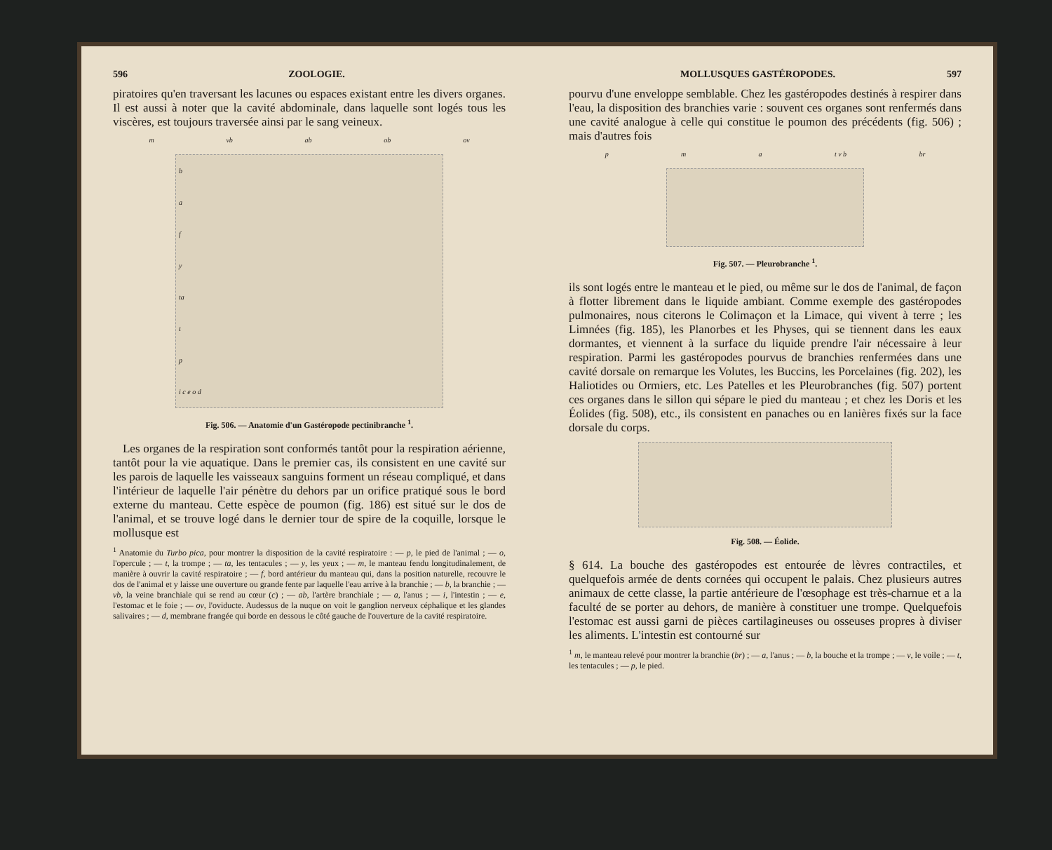596 ZOOLOGIE.
piratoires qu'en traversant les lacunes ou espaces existant entre les divers organes. Il est aussi à noter que la cavité abdominale, dans laquelle sont logés tous les viscères, est toujours traversée ainsi par le sang veineux.
m vb ab ob ov
bafy
ta
t
p
i c e o d
Fig. 506. — Anatomie d'un Gastéropode pectinibranche <sup>1</sup>.
Les organes de la respiration sont conformés tantôt pour la respiration aérienne, tantôt pour la vie aquatique. Dans le premier cas, ils consistent en une cavité sur les parois de laquelle les vaisseaux sanguins forment un réseau compliqué, et dans l'intérieur de laquelle l'air pénètre du dehors par un orifice pratiqué sous le bord externe du manteau. Cette espèce de poumon (fig. 186) est situé sur le dos de l'animal, et se trouve logé dans le dernier tour de spire de la coquille, lorsque le mollusque est
<sup>1</sup> Anatomie du Turbo pica, pour montrer la disposition de la cavité respiratoire : — p, le pied de l'animal ; — o, l'opercule ; — t, la trompe ; — ta, les tentacules ; — y, les yeux ; — m, le manteau fendu longitudinalement, de manière à ouvrir la cavité respiratoire ; — f, bord antérieur du manteau qui, dans la position naturelle, recouvre le dos de l'animal et y laisse une ouverture ou grande fente par laquelle l'eau arrive à la branchie ; — b, la branchie ; — vb, la veine branchiale qui se rend au cœur (c) ; — ab, l'artère branchiale ; — a, l'anus ; — i, l'intestin ; — e, l'estomac et le foie ; — ov, l'oviducte. Audessus de la nuque on voit le ganglion nerveux céphalique et les glandes salivaires ; — d, membrane frangée qui borde en dessous le côté gauche de l'ouverture de la cavité respiratoire.
MOLLUSQUES GASTÉROPODES. 597
pourvu d'une enveloppe semblable. Chez les gastéropodes destinés à respirer dans l'eau, la disposition des branchies varie : souvent ces organes sont renfermés dans une cavité analogue à celle qui constitue le poumon des précédents (fig. 506) ; mais d'autres fois
pma t v b br
Fig. 507. — Pleurobranche <sup>1</sup>.
ils sont logés entre le manteau et le pied, ou même sur le dos de l'animal, de façon à flotter librement dans le liquide ambiant. Comme exemple des gastéropodes pulmonaires, nous citerons le Colimaçon et la Limace, qui vivent à terre ; les Limnées (fig. 185), les Planorbes et les Physes, qui se tiennent dans les eaux dormantes, et viennent à la surface du liquide prendre l'air nécessaire à leur respiration. Parmi les gastéropodes pourvus de branchies renfermées dans une cavité dorsale on remarque les Volutes, les Buccins, les Porcelaines (fig. 202), les Haliotides ou Ormiers, etc. Les Patelles et les Pleurobranches (fig. 507) portent ces organes dans le sillon qui sépare le pied du manteau ; et chez les Doris et les Éolides (fig. 508), etc., ils consistent en panaches ou en lanières fixés sur la face dorsale du corps.
Fig. 508. — Éolide.
§ 614. La bouche des gastéropodes est entourée de lèvres contractiles, et quelquefois armée de dents cornées qui occupent le palais. Chez plusieurs autres animaux de cette classe, la partie antérieure de l'œsophage est très-charnue et a la faculté de se porter au dehors, de manière à constituer une trompe. Quelquefois l'estomac est aussi garni de pièces cartilagineuses ou osseuses propres à diviser les aliments. L'intestin est contourné sur
<sup>1</sup> m, le manteau relevé pour montrer la branchie (br) ; — a, l'anus ; — b, la bouche et la trompe ; — v, le voile ; — t, les tentacules ; — p, le pied.